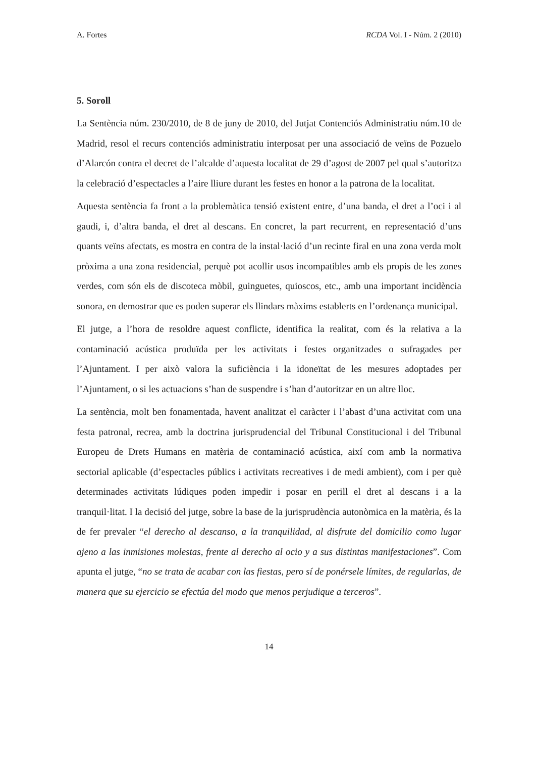A. Fortes RCDA Vol. I - Núm. 2 (2010)
5. Soroll
La Sentència núm. 230/2010, de 8 de juny de 2010, del Jutjat Contenciós Administratiu núm.10 de Madrid, resol el recurs contenciós administratiu interposat per una associació de veïns de Pozuelo d’Alarcón contra el decret de l’alcalde d’aquesta localitat de 29 d’agost de 2007 pel qual s’autoritza la celebració d’espectacles a l’aire lliure durant les festes en honor a la patrona de la localitat.
Aquesta sentència fa front a la problemàtica tensió existent entre, d’una banda, el dret a l’oci i al gaudi, i, d’altra banda, el dret al descans. En concret, la part recurrent, en representació d’uns quants veïns afectats, es mostra en contra de la instal·lació d’un recinte firal en una zona verda molt pròxima a una zona residencial, perquè pot acollir usos incompatibles amb els propis de les zones verdes, com són els de discoteca mòbil, guinguetes, quioscos, etc., amb una important incidència sonora, en demostrar que es poden superar els llindars màxims establerts en l’ordenança municipal.
El jutge, a l’hora de resoldre aquest conflicte, identifica la realitat, com és la relativa a la contaminació acústica produïda per les activitats i festes organitzades o sufragades per l’Ajuntament. I per això valora la suficiència i la idoneïtat de les mesures adoptades per l’Ajuntament, o si les actuacions s’han de suspendre i s’han d’autoritzar en un altre lloc.
La sentència, molt ben fonamentada, havent analitzat el caràcter i l’abast d’una activitat com una festa patronal, recrea, amb la doctrina jurisprudencial del Tribunal Constitucional i del Tribunal Europeu de Drets Humans en matèria de contaminació acústica, així com amb la normativa sectorial aplicable (d’espectacles públics i activitats recreatives i de medi ambient), com i per què determinades activitats lúdiques poden impedir i posar en perill el dret al descans i a la tranquil·litat. I la decisió del jutge, sobre la base de la jurisprudència autonòmica en la matèria, és la de fer prevaler “el derecho al descanso, a la tranquilidad, al disfrute del domicilio como lugar ajeno a las inmisiones molestas, frente al derecho al ocio y a sus distintas manifestaciones”. Com apunta el jutge, “no se trata de acabar con las fiestas, pero sí de ponérsele límites, de regularlas, de manera que su ejercicio se efectúa del modo que menos perjudique a terceros”.
14